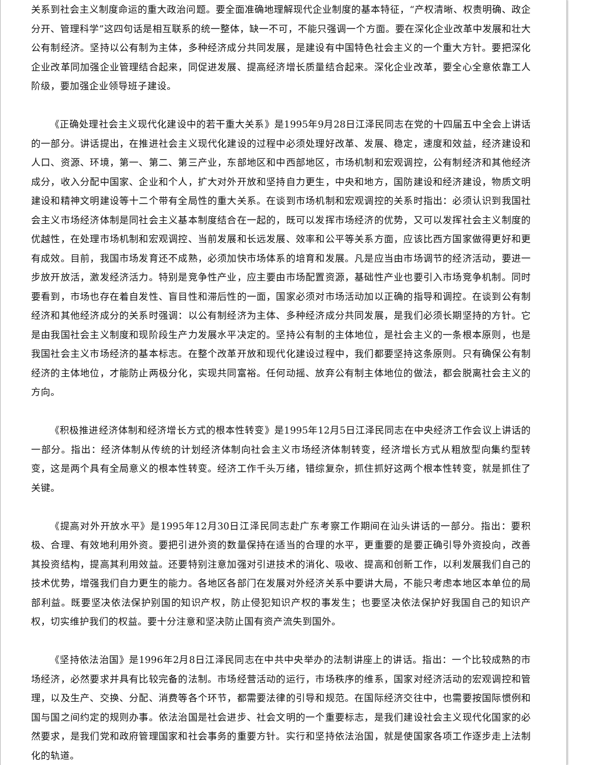关系到社会主义制度命运的重大政治问题。要全面准确地理解现代企业制度的基本特征，“产权清晰、权责明确、政企分开、管理科学”这四句话是相互联系的统一整体，缺一不可，不能只强调一个方面。要在深化企业改革中发展和壮大公有制经济。坚持以公有制为主体，多种经济成分共同发展，是建设有中国特色社会主义的一个重大方针。要把深化企业改革同加强企业管理结合起来，同促进发展、提高经济增长质量结合起来。深化企业改革，要全心全意依靠工人阶级，要加强企业领导班子建设。
《正确处理社会主义现代化建设中的若干重大关系》是1995年9月28日江泽民同志在党的十四届五中全会上讲话的一部分。讲话提出，在推进社会主义现代化建设的过程中必须处理好改革、发展、稳定，速度和效益，经济建设和人口、资源、环境，第一、第二、第三产业，东部地区和中西部地区，市场机制和宏观调控，公有制经济和其他经济成分，收入分配中国家、企业和个人，扩大对外开放和坚持自力更生，中央和地方，国防建设和经济建设，物质文明建设和精神文明建设等十二个带有全局性的重大关系。在谈到市场机制和宏观调控的关系时指出：必须认识到我国社会主义市场经济体制是同社会主义基本制度结合在一起的，既可以发挥市场经济的优势，又可以发挥社会主义制度的优越性，在处理市场机制和宏观调控、当前发展和长远发展、效率和公平等关系方面，应该比西方国家做得更好和更有成效。目前，我国市场发育还不成熟，必须加快市场体系的培育和发展。凡是应当由市场调节的经济活动，要进一步放开放活，激发经济活力。特别是竞争性产业，应主要由市场配置资源，基础性产业也要引入市场竞争机制。同时要看到，市场也存在着自发性、盲目性和滞后性的一面，国家必须对市场活动加以正确的指导和调控。在谈到公有制经济和其他经济成分的关系时强调：以公有制经济为主体、多种经济成分共同发展，是我们必须长期坚持的方针。它是由我国社会主义制度和现阶段生产力发展水平决定的。坚持公有制的主体地位，是社会主义的一条根本原则，也是我国社会主义市场经济的基本标志。在整个改革开放和现代化建设过程中，我们都要坚持这条原则。只有确保公有制经济的主体地位，才能防止两极分化，实现共同富裕。任何动摇、放弃公有制主体地位的做法，都会脱离社会主义的方向。
《积极推进经济体制和经济增长方式的根本性转变》是1995年12月5日江泽民同志在中央经济工作会议上讲话的一部分。指出：经济体制从传统的计划经济体制向社会主义市场经济体制转变，经济增长方式从粗放型向集约型转变，这是两个具有全局意义的根本性转变。经济工作千头万绪，错综复杂，抓住抓好这两个根本性转变，就是抓住了关键。
《提高对外开放水平》是1995年12月30日江泽民同志赴广东考察工作期间在汕头讲话的一部分。指出：要积极、合理、有效地利用外资。要把引进外资的数量保持在适当的合理的水平，更重要的是要正确引导外资投向，改善其投资结构，提高其利用效益。还要特别注意加强对引进技术的消化、吸收、提高和创新工作，以利发展我们自己的技术优势，增强我们自力更生的能力。各地区各部门在发展对外经济关系中要讲大局，不能只考虑本地区本单位的局部利益。既要坚决依法保护别国的知识产权，防止侵犯知识产权的事发生；也要坚决依法保护好我国自己的知识产权，切实维护我们的权益。要十分注意和坚决防止国有资产流失到国外。
《坚持依法治国》是1996年2月8日江泽民同志在中共中央举办的法制讲座上的讲话。指出：一个比较成熟的市场经济，必然要求并具有比较完备的法制。市场经营活动的运行，市场秩序的维系，国家对经济活动的宏观调控和管理，以及生产、交换、分配、消费等各个环节，都需要法律的引导和规范。在国际经济交往中，也需要按国际惯例和国与国之间约定的规则办事。依法治国是社会进步、社会文明的一个重要标志，是我们建设社会主义现代化国家的必然要求，是我们党和政府管理国家和社会事务的重要方针。实行和坚持依法治国，就是使国家各项工作逐步走上法制化的轨道。